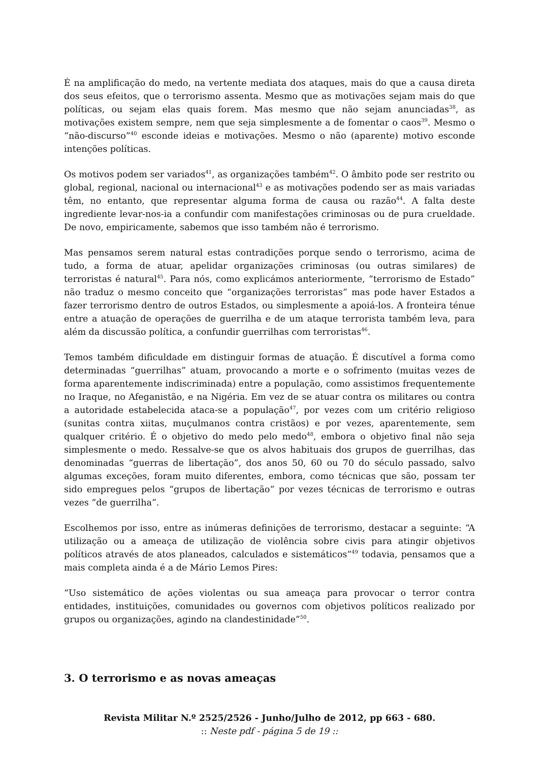É na amplificação do medo, na vertente mediata dos ataques, mais do que a causa direta dos seus efeitos, que o terrorismo assenta. Mesmo que as motivações sejam mais do que políticas, ou sejam elas quais forem. Mas mesmo que não sejam anunciadas<sup>38</sup>, as motivações existem sempre, nem que seja simplesmente a de fomentar o caos<sup>39</sup>. Mesmo o “não-discurso”<sup>40</sup> esconde ideias e motivações. Mesmo o não (aparente) motivo esconde intenções políticas.
Os motivos podem ser variados<sup>41</sup>, as organizações também<sup>42</sup>. O âmbito pode ser restrito ou global, regional, nacional ou internacional<sup>43</sup> e as motivações podendo ser as mais variadas têm, no entanto, que representar alguma forma de causa ou razão<sup>44</sup>. A falta deste ingrediente levar-nos-ia a confundir com manifestações criminosas ou de pura crueldade. De novo, empiricamente, sabemos que isso também não é terrorismo.
Mas pensamos serem natural estas contradições porque sendo o terrorismo, acima de tudo, a forma de atuar, apelidar organizações criminosas (ou outras similares) de terroristas é natural<sup>45</sup>. Para nós, como explicámos anteriormente, “terrorismo de Estado” não traduz o mesmo conceito que “organizações terroristas” mas pode haver Estados a fazer terrorismo dentro de outros Estados, ou simplesmente a apoiá-los. A fronteira ténue entre a atuação de operações de guerrilha e de um ataque terrorista também leva, para além da discussão política, a confundir guerrilhas com terroristas<sup>46</sup>.
Temos também dificuldade em distinguir formas de atuação. É discutível a forma como determinadas “guerrilhas” atuam, provocando a morte e o sofrimento (muitas vezes de forma aparentemente indiscriminada) entre a população, como assistimos frequentemente no Iraque, no Afeganistão, e na Nigéria. Em vez de se atuar contra os militares ou contra a autoridade estabelecida ataca-se a população<sup>47</sup>, por vezes com um critério religioso (sunitas contra xiitas, muçulmanos contra cristãos) e por vezes, aparentemente, sem qualquer critério. É o objetivo do medo pelo medo<sup>48</sup>, embora o objetivo final não seja simplesmente o medo. Ressalve-se que os alvos habituais dos grupos de guerrilhas, das denominadas “guerras de libertação”, dos anos 50, 60 ou 70 do século passado, salvo algumas exceções, foram muito diferentes, embora, como técnicas que são, possam ter sido empregues pelos “grupos de libertação” por vezes técnicas de terrorismo e outras vezes “de guerrilha”.
Escolhemos por isso, entre as inúmeras definições de terrorismo, destacar a seguinte: “A utilização ou a ameaça de utilização de violência sobre civis para atingir objetivos políticos através de atos planeados, calculados e sistemáticos”<sup>49</sup> todavia, pensamos que a mais completa ainda é a de Mário Lemos Pires:
“Uso sistemático de ações violentas ou sua ameaça para provocar o terror contra entidades, instituições, comunidades ou governos com objetivos políticos realizado por grupos ou organizações, agindo na clandestinidade”<sup>50</sup>.
3. O terrorismo e as novas ameaças
Revista Militar N.º 2525/2526 - Junho/Julho de 2012, pp 663 - 680.
:: Neste pdf - página 5 de 19 ::